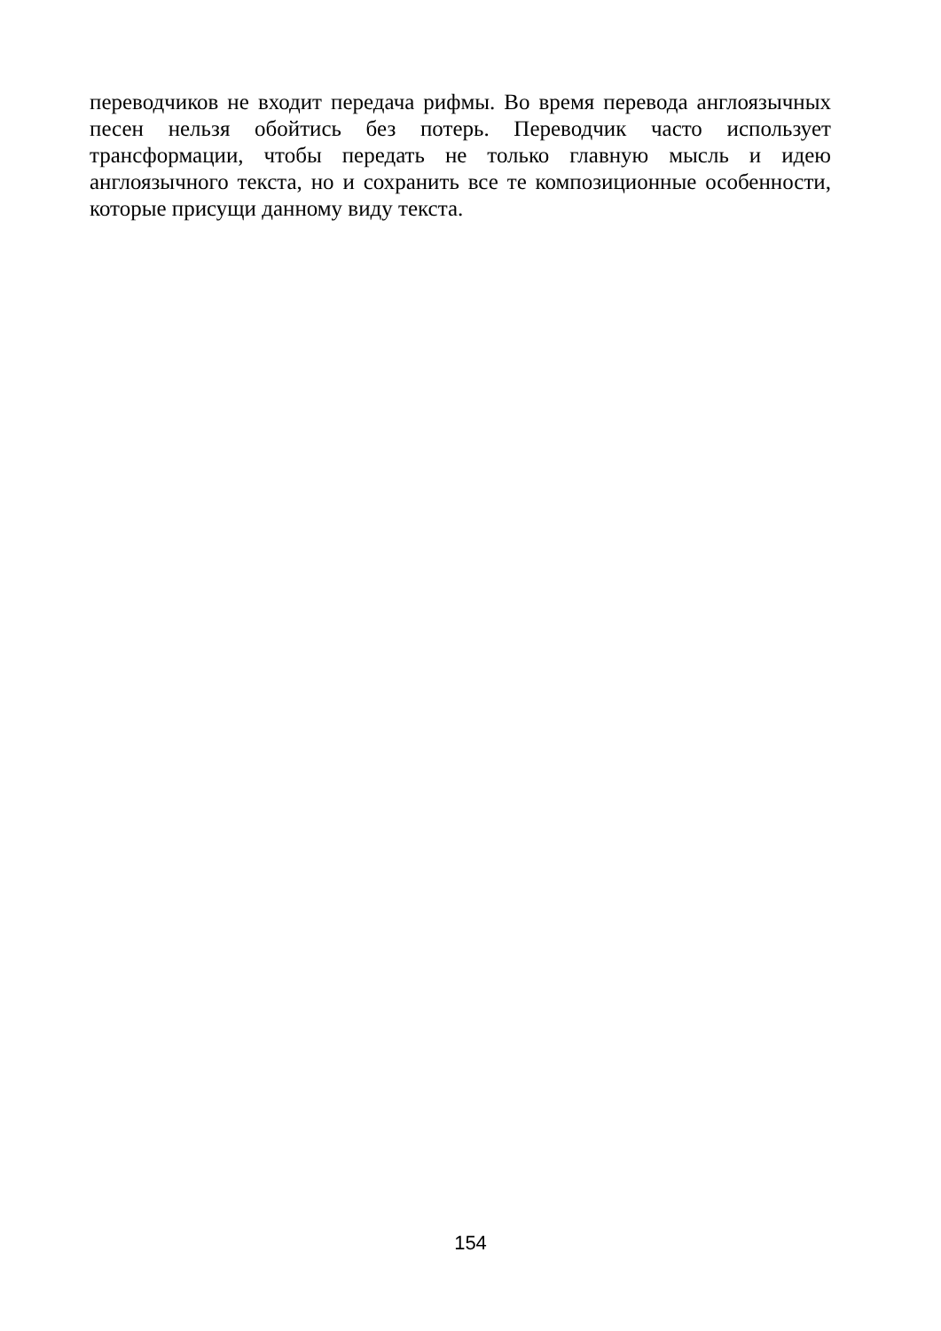переводчиков не входит передача рифмы. Во время перевода англоязычных песен нельзя обойтись без потерь. Переводчик часто использует трансформации, чтобы передать не только главную мысль и идею англоязычного текста, но и сохранить все те композиционные особенности, которые присущи данному виду текста.
154